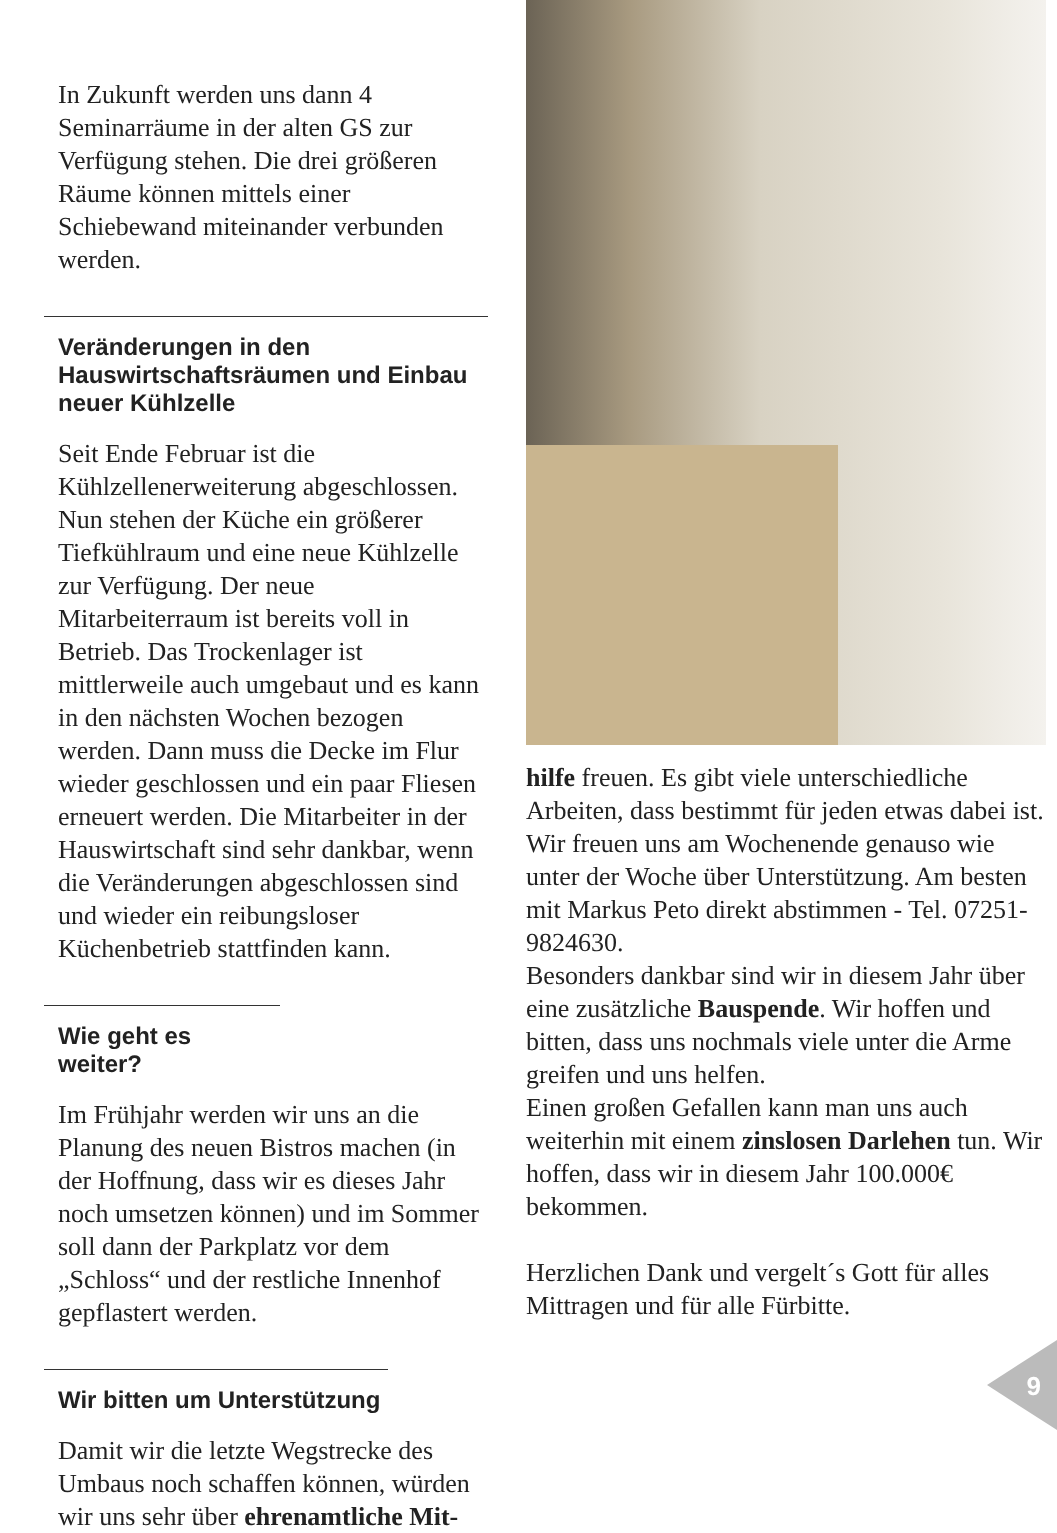In Zukunft werden uns dann 4 Seminarräume in der alten GS zur Verfügung stehen. Die drei größeren Räume können mittels einer Schiebewand miteinander verbunden werden.
Veränderungen in den Hauswirtschafts­räumen und Einbau neuer Kühlzelle
Seit Ende Februar ist die Kühlzellenerweiterung abgeschlossen. Nun stehen der Küche ein größerer Tiefkühlraum und eine neue Kühlzelle zur Verfügung. Der neue Mitarbeiterraum ist bereits voll in Betrieb. Das Trockenlager ist mittlerweile auch umgebaut und es kann in den nächsten Wochen bezogen werden. Dann muss die Decke im Flur wieder geschlossen und ein paar Fliesen erneuert werden. Die Mitarbeiter in der Hauswirtschaft sind sehr dankbar, wenn die Veränderungen abgeschlossen sind und wieder ein reibungsloser Küchenbetrieb stattfinden kann.
Wie geht es weiter?
Im Frühjahr werden wir uns an die Planung des neuen Bistros machen (in der Hoffnung, dass wir es dieses Jahr noch umsetzen können) und im Sommer soll dann der Parkplatz vor dem „Schloss“ und der restliche Innenhof gepflastert werden.
Wir bitten um Unterstützung
Damit wir die letzte Wegstrecke des Umbaus noch schaffen können, würden wir uns sehr über ehrenamtliche Mit-
hilfe freuen. Es gibt viele unterschiedliche Arbeiten, dass bestimmt für jeden etwas dabei ist. Wir freuen uns am Wochenende genauso wie unter der Woche über Unterstützung. Am besten mit Markus Peto direkt abstimmen - Tel. 07251-9824630.
Besonders dankbar sind wir in diesem Jahr über eine zusätzliche Bauspende. Wir hoffen und bitten, dass uns nochmals viele unter die Arme greifen und uns helfen.
Einen großen Gefallen kann man uns auch weiterhin mit einem zinslosen Darlehen tun. Wir hoffen, dass wir in diesem Jahr 100.000€ bekommen.
Herzlichen Dank und vergelt´s Gott für alles Mittragen und für alle Fürbitte.
9